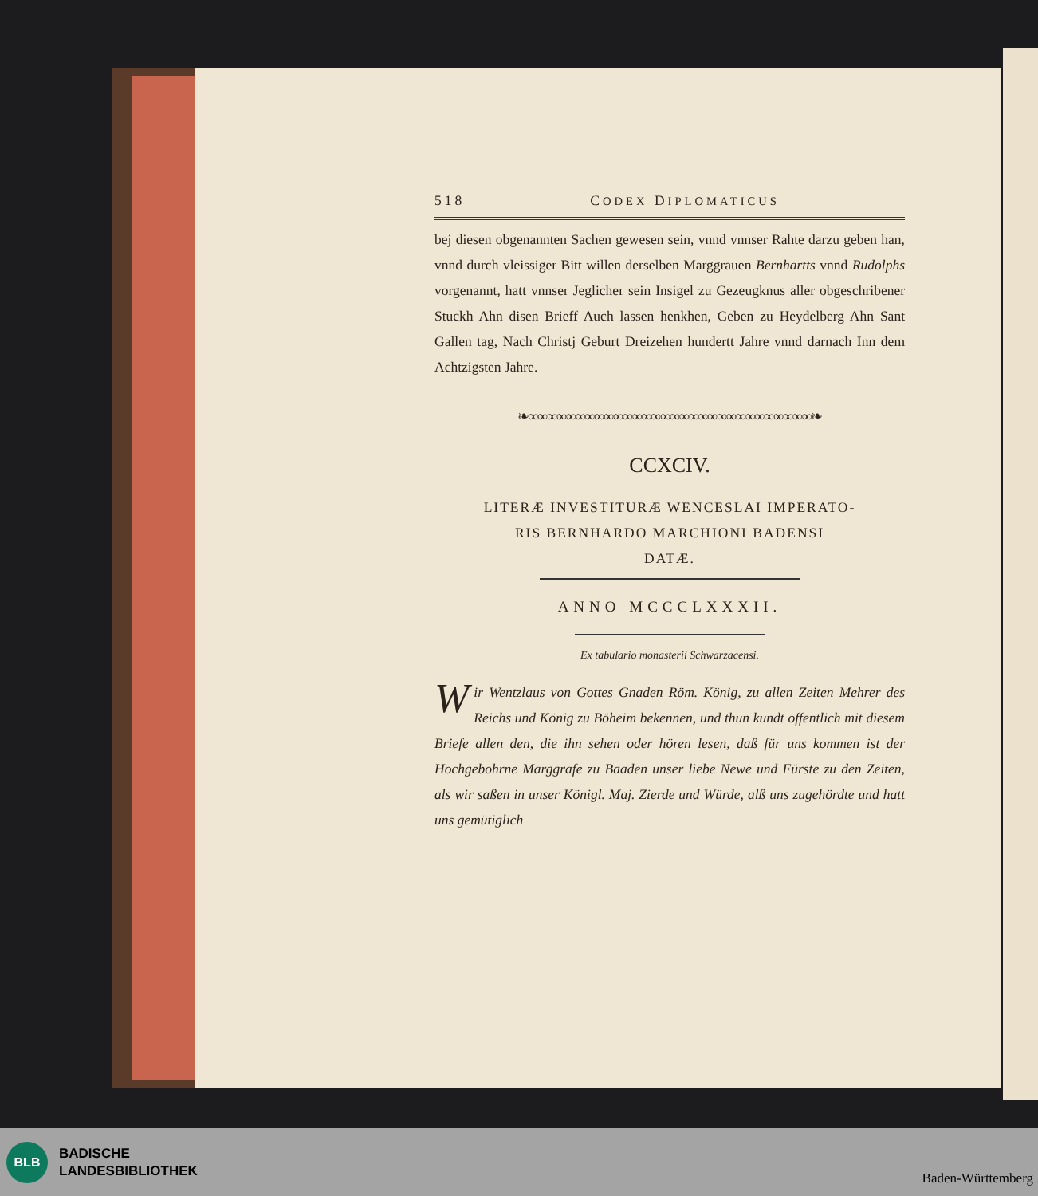518 CODEX DIPLOMATICUS
bej diesen obgenannten Sachen gewesen sein, vnnd vnnser Rahte darzu geben han, vnnd durch vleissiger Bitt willen derselben Marggrauen Bernhartts vnnd Rudolphs vorgenannt, hatt vnnser Jeglicher sein Insigel zu Gezeugknus aller obgeschribener Stuckh Ahn disen Brieff Auch lassen henkhen, Geben zu Heydelberg Ahn Sant Gallen tag, Nach Christj Geburt Dreizehen hundertt Jahre vnnd darnach Inn dem Achtzigsten Jahre.
❧∞∞∞∞∞∞∞∞∞∞∞∞∞∞∞∞∞∞∞∞∞∞∞∞∞∞∞∞∞∞❧
CCXCIV.
LITERÆ INVESTITURÆ WENCESLAI IMPERATO-
RIS BERNHARDO MARCHIONI BADENSI
DATÆ.
ANNO MCCCLXXXII.
Ex tabulario monasterii Schwarzacensi.
Wir Wentzlaus von Gottes Gnaden Röm. König, zu allen Zeiten Mehrer des Reichs und König zu Böheim bekennen, und thun kundt offentlich mit diesem Briefe allen den, die ihn sehen oder hören lesen, daß für uns kommen ist der Hochgebohrne Marggrafe zu Baaden unser liebe Newe und Fürste zu den Zeiten, als wir saßen in unser Königl. Maj. Zierde und Würde, alß uns zugehördte und hatt uns gemütiglich
BLB
BADISCHE
LANDESBIBLIOTHEK
Baden-Württemberg